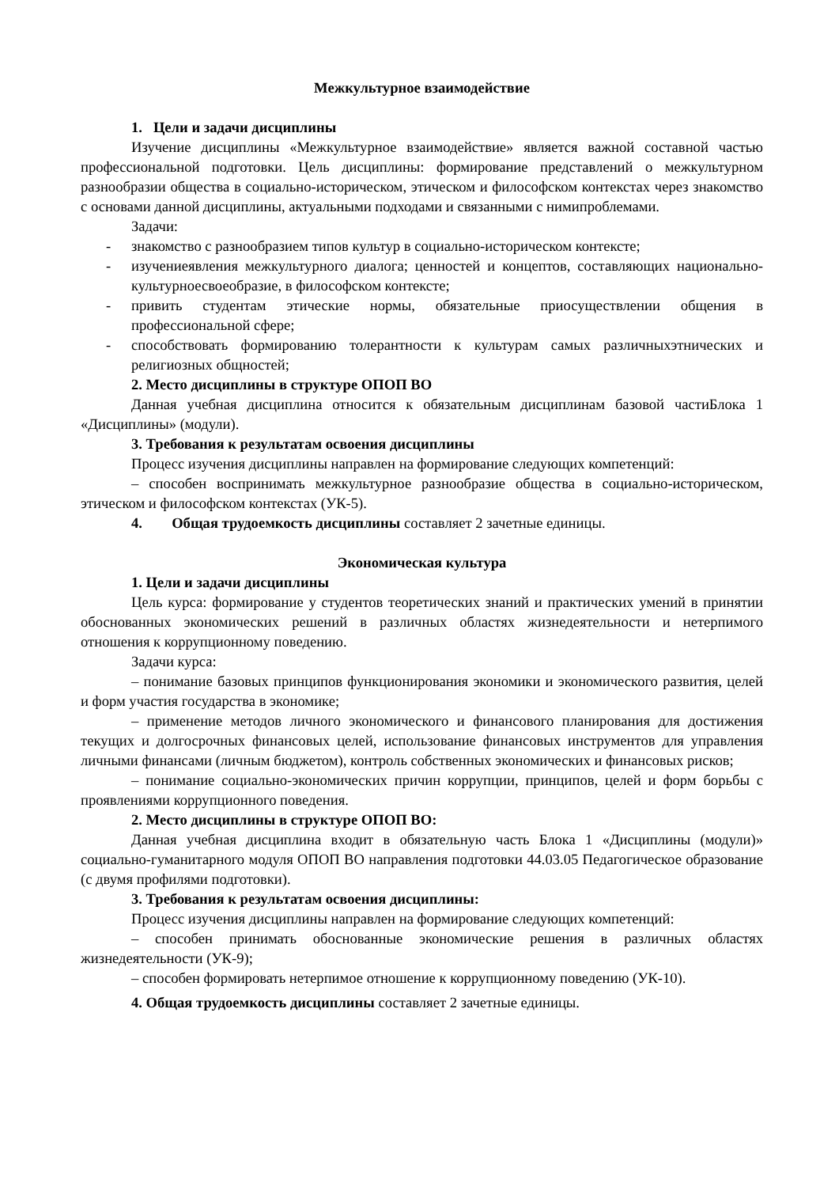Межкультурное взаимодействие
1. Цели и задачи дисциплины
Изучение дисциплины «Межкультурное взаимодействие» является важной составной частью профессиональной подготовки. Цель дисциплины: формирование представлений о межкультурном разнообразии общества в социально-историческом, этическом и философском контекстах через знакомство с основами данной дисциплины, актуальными подходами и связанными с нимипроблемами.
Задачи:
- знакомство с разнообразием типов культур в социально-историческом контексте;
- изучениеявления межкультурного диалога; ценностей и концептов, составляющих национально-культурноесвоеобразие, в философском контексте;
- привить студентам этические нормы, обязательные приосуществлении общения в профессиональной сфере;
- способствовать формированию толерантности к культурам самых различныхэтнических и религиозных общностей;
2. Место дисциплины в структуре ОПОП ВО
Данная учебная дисциплина относится к обязательным дисциплинам базовой частиБлока 1 «Дисциплины» (модули).
3. Требования к результатам освоения дисциплины
Процесс изучения дисциплины направлен на формирование следующих компетенций:
– способен воспринимать межкультурное разнообразие общества в социально-историческом, этическом и философском контекстах (УК-5).
4. Общая трудоемкость дисциплины составляет 2 зачетные единицы.
Экономическая культура
1. Цели и задачи дисциплины
Цель курса: формирование у студентов теоретических знаний и практических умений в принятии обоснованных экономических решений в различных областях жизнедеятельности и нетерпимого отношения к коррупционному поведению.
Задачи курса:
– понимание базовых принципов функционирования экономики и экономического развития, целей и форм участия государства в экономике;
– применение методов личного экономического и финансового планирования для достижения текущих и долгосрочных финансовых целей, использование финансовых инструментов для управления личными финансами (личным бюджетом), контроль собственных экономических и финансовых рисков;
– понимание социально-экономических причин коррупции, принципов, целей и форм борьбы с проявлениями коррупционного поведения.
2. Место дисциплины в структуре ОПОП ВО:
Данная учебная дисциплина входит в обязательную часть Блока 1 «Дисциплины (модули)» социально-гуманитарного модуля ОПОП ВО направления подготовки 44.03.05 Педагогическое образование (с двумя профилями подготовки).
3. Требования к результатам освоения дисциплины:
Процесс изучения дисциплины направлен на формирование следующих компетенций:
– способен принимать обоснованные экономические решения в различных областях жизнедеятельности (УК-9);
– способен формировать нетерпимое отношение к коррупционному поведению (УК-10).
4. Общая трудоемкость дисциплины составляет 2 зачетные единицы.